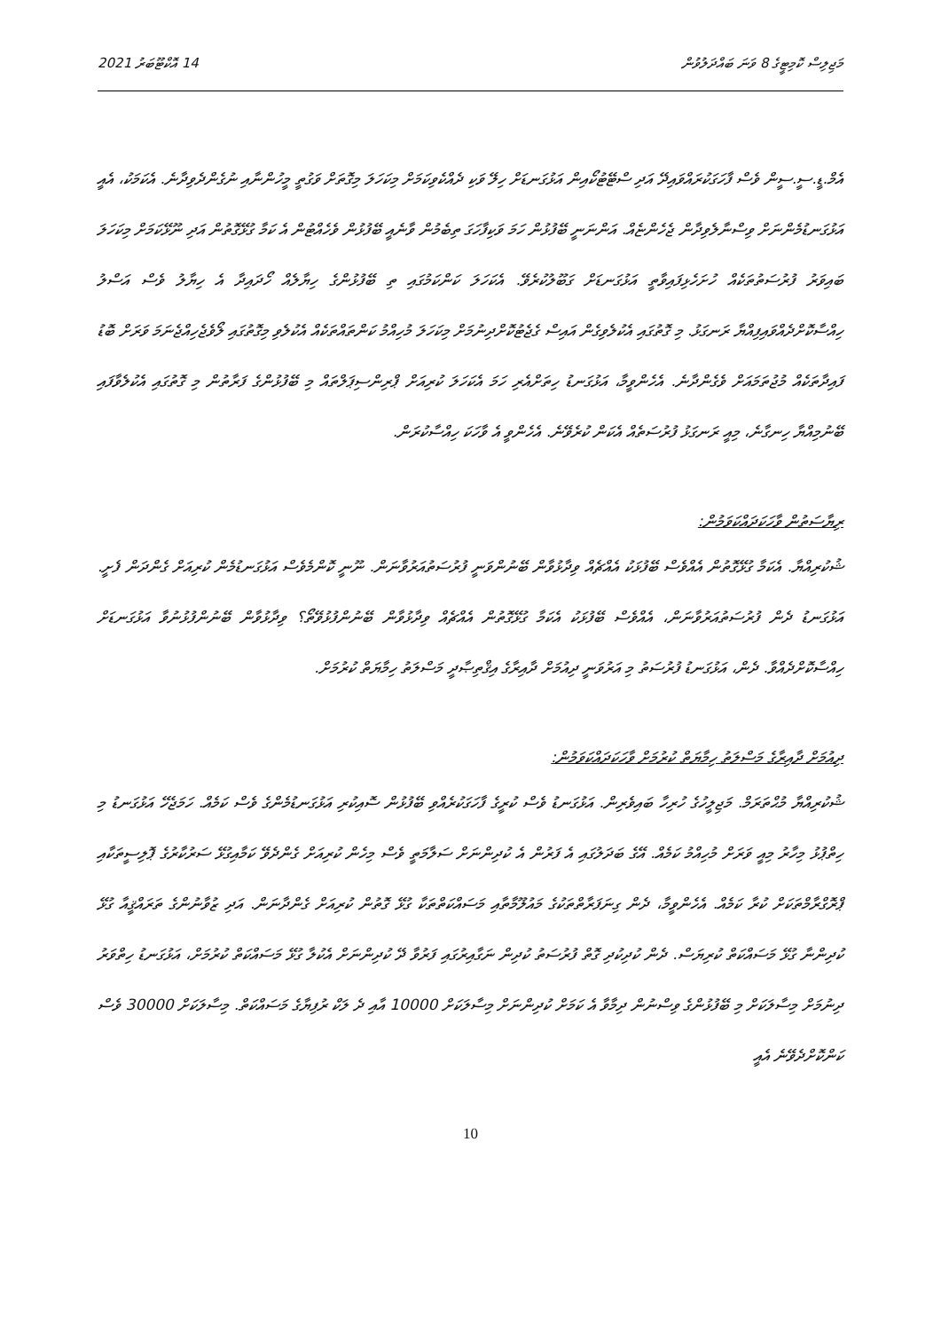މަޖިލިސް ކޮމިޓީގެ 8 ވަނަ ބައްދަލުވުން 14 އޮކްޓޫބަރު 2021
އެމް.ޑީ.ސީ.ސީން ވެސް ފާހަގަކުރައްވައިދޭ އަދި ސްޓޭޓުކޯއިން އަޅުގަނޑަށް ހިލޭ ވަކި ދެއްކެވިކަމަށް މިކަހަލަ މިގޮތަށް ވަގުތީ މީހުންނާއި ނުގެންދެވިދާނެ. އެކަމަކު، އެއީ އަޅުގަނޑުމެންނަށް ވިސްނާލެވިދާން ޖެހެންޏެއް. އަންނަނީ ބޭފުޅުން ހަމަ ވަކިފާހަގަ ތިބެމުން ވާނެއީ ބޭފުޅުން ވެހެއްޓުން އެ ކަމާ ގުޅޭގޮތުން އަދި ނޫޅޭކަމަށް މިކަހަލަ ބައިވަރު ފުރުސަތުތަކެއް ހުށަހެޅިފައިވާތީ އަޅުގަނޑަށް ގަބޫލުކުރެވޭ. އެކަހަލަ ކަންކަމުގައި ތި ބޭފުޅުންގެ ހިޔާލެއް ހޯދައިދާ އެ ހިޔާލު ވެސް އަސްލު ހިއްސާކޮށްދެއްވައިފިއްޔާ ރަނގަޅު. މި ގޮތުގައި އެކުލެވިގެން އައިސް ގެޖެޓުކޮށްދިނުމަށް މިކަހަލަ މުހިއްމު ކަންތައްތަކެއް އެކުލެވި މިގޮތުގައި ލޯވެޖެހިއްޖެނަމަ ވަރަށް ބޮޑު ފައިދާތަކެއް މުޖުތަމައަށް ވެގެންދާނެ. އެހެންވީމާ، އަޅުގަނޑު ހިތަށްއެރި ހަމަ އެކަހަލަ ކުރިއަށް ޕްރިންސިޕަލްތައް މި ބޭފުޅުންގެ ފަރާތުން މި ގޮތުގައި އެކުލެވާފައި ބޭނުމިއްޔާ ހިނގާނެ، މިއީ ރަނގަޅު ފުރުސަތެއް އެކަން ކުރެވޭނެ. އެހެންވީ އެ ވާހަކަ ހިއްސާކުރަން.
ރިޔާސަތުން ވާހަކަދައްކަވަމުން:
ޝުކުރިއްޔާ. އެކަމާ ގުޅޭގޮތުން އެއްވެސް ބޭފުޅަކު އެއްޗެއް ވިދާޅުވާން ބޭނުންވަނީ ފުރުސަތުއަރުވާނަން. ނޫނީ ކޮންމެވެސް އަޅުގަނޑުމެން ކުރިއަށް ގެންދަން ފެށީ. އަޅުގަނޑު ދެން ފުރުސަތުއަރުވާނަން، އެއްވެސް ބޭފުޅަކު އެކަމާ ގުޅޭގޮތުން އެއްޗެއް ވިދާޅުވާން ބޭނުންފުޅުވޭތޯ؟ ވިދާޅުވާން ބޭނުންފުޅުނުވާ އަޅުގަނޑަށް ހިއްސާކޮށްދެއްވާ. ދެން، އަޅުގަނޑު ފުރުސަތު މި އަރުވަނީ ދިއުމަށް ދާއިރާގެ އިޤްތިޞާދީ މަސްލަތު ހިމާޔަތް ކުރުމަށް.
ދިއުމަށް ދާއިރާގެ މަސްލަތު ހިމާޔަތް ކުރުމަށް ވާހަކަދައްކަވަމުން:
ޝުކުރިއްޔާ މުޙްތަރަމް. މަޖިލީހުގެ ހުރިހާ ބައިވެރިން. އަޅުގަނޑު ވެސް ކުރީގެ ފާހަގަކުރެއްވި ބޭފުޅުން ސޮއިކުރި އަޅުގަނޑުމެންގެ ވެސް ކަމެއް. ހަމަޖެހޭ އަޅުގަނޑު މި ހިތްޕުޅު މިހާރު މިއީ ވަރަށް މުހިއްމު ކަމެއް. އޭގެ ބަދަލުގައި އެ ފަރުން އެ ކުދިންނަށް ސަލާމަތީ ވެސް މިހެން ކުރިއަށް ގެންދެވޭ ކަމާއިގުޅޭ ސަރުކާރުގެ ޕޮލިސީތަކާއި ޕްރޮގްރާމްތަކަށް ކުރާ ކަމެއް. އެހެންވީމާ، ދެން ގިނަފަރާތްތަކުގެ މައުލޫމާތާއި މަސައްކަތްތަކާ ގުޅޭ ގޮތުން ކުރިއަށް ގެންދާނަން. އަދި ޒުވާނުންގެ ތަރައްޤީއާ ގުޅޭ ކުދިންނާ ގުޅޭ މަސައްކަތް ކުރިޔަސް. ދެން ކުދިކުދި ގޮތް ފުރުސަތު ކުދިން ނަގާއިރުގައި ފަރުވާ ދޭ ކުދިންނަށް އެކުލާ ގުޅޭ މަސައްކަތް ކުރުމަށް، އަޅުގަނޑު ހިތްވަރު ދިނުމަށް މިސާލަކަށް މި ބޭފުޅުންގެ ވިސްނުން ދިމާވާ އެ ކަމަށް ކުދިންނަށް މިސާލަކަށް 10000 އާއި ދެ ލަކް ރުފިޔާގެ މަސައްކަތް. މިސާލަކަށް 30000 ވެސް ކަންކޮށްދެވޭނެ އެއީ
10